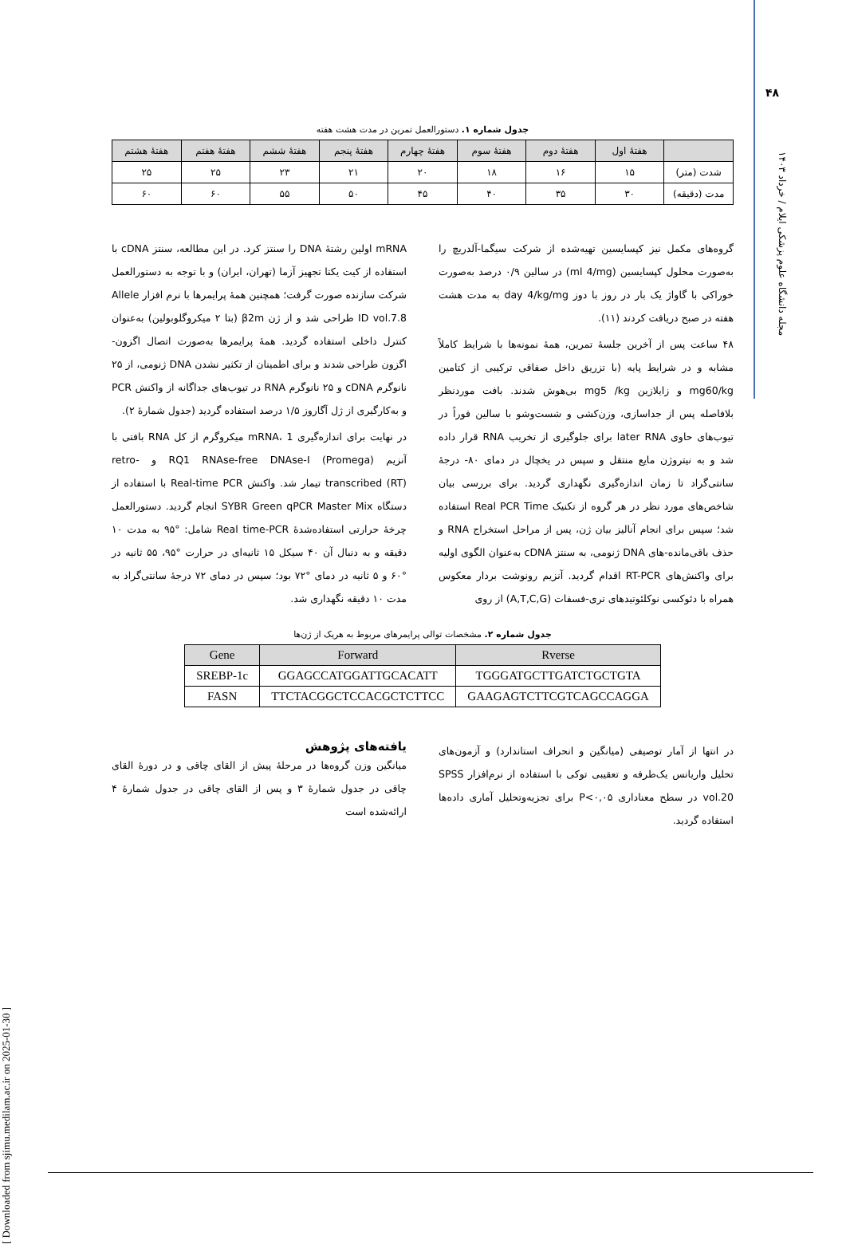۴۸
مجله دانشگاه علوم پزشکی ایلام / خرداد ۱۴۰۳
[ Downloaded from sjimu.medilam.ac.ir on 2025-01-30 ]
جدول شماره ۱. دستورالعمل تمرین در مدت هشت هفته
| | هفتهٔ اول | هفتهٔ دوم | هفتهٔ سوم | هفتهٔ چهارم | هفتهٔ پنجم | هفتهٔ ششم | هفتهٔ هفتم | هفتهٔ هشتم |
| --- | --- | --- | --- | --- | --- | --- | --- | --- |
| شدت (متر) | ۱۵ | ۱۶ | ۱۸ | ۲۰ | ۲۱ | ۲۳ | ۲۵ | ۲۵ |
| مدت (دقیقه) | ۳۰ | ۳۵ | ۴۰ | ۴۵ | ۵۰ | ۵۵ | ۶۰ | ۶۰ |
گروه‌های مکمل نیز کپسایسین تهیه‌شده از شرکت سیگما-آلدریچ را به‌صورت محلول کپسایسین (ml 4/mg) در سالین ۰/۹ درصد به‌صورت خوراکی با گاواژ یک بار در روز با دوز day 4/kg/mg به مدت هشت هفته در صبح دریافت کردند (۱۱).
۴۸ ساعت پس از آخرین جلسهٔ تمرین، همهٔ نمونه‌ها با شرایط کاملاً مشابه و در شرایط پایه (با تزریق داخل صفاقی ترکیبی از کتامین mg60/kg و زایلازین mg5 /kg بی‌هوش شدند. بافت موردنظر بلافاصله پس از جداسازی، وزن‌کشی و شست‌وشو با سالین فوراً در تیوب‌های حاوی later RNA برای جلوگیری از تخریب RNA قرار داده شد و به نیتروژن مایع منتقل و سپس در یخچال در دمای ۸۰- درجهٔ سانتی‌گراد تا زمان اندازه‌گیری نگهداری گردید. برای بررسی بیان شاخص‌های مورد نظر در هر گروه از تکنیک Real PCR Time استفاده شد؛ سپس برای انجام آنالیز بیان ژن، پس از مراحل استخراج RNA و حذف باقی‌مانده-های DNA ژنومی، به سنتز cDNA به‌عنوان الگوی اولیه برای واکنش‌های RT-PCR اقدام گردید. آنزیم رونوشت بردار معکوس همراه با دئوکسی نوکلئوتیدهای تری-فسفات (A,T,C,G) از روی
mRNA اولین رشتهٔ DNA را سنتز کرد. در این مطالعه، سنتز cDNA با استفاده از کیت یکتا تجهیز آزما (تهران، ایران) و با توجه به دستورالعمل شرکت سازنده صورت گرفت؛ همچنین همهٔ پرایمرها با نرم افزار Allele ID vol.7.8 طراحی شد و از ژن β2m (بتا ۲ میکروگلوبولین) به‌عنوان کنترل داخلی استفاده گردید. همهٔ پرایمرها به‌صورت اتصال اگزون-اگزون طراحی شدند و برای اطمینان از تکثیر نشدن DNA ژنومی، از ۲۵ نانوگرم cDNA و ۲۵ نانوگرم RNA در تیوب‌های جداگانه از واکنش PCR و به‌کارگیری از ژل آگاروز ۱/۵ درصد استفاده گردید (جدول شمارهٔ ۲).
در نهایت برای اندازه‌گیری mRNA، 1 میکروگرم از کل RNA بافتی با آنزیم RQ1 RNAse-free DNAse-I (Promega) و retro-transcribed (RT) تیمار شد. واکنش Real-time PCR با استفاده از دستگاه SYBR Green qPCR Master Mix انجام گردید. دستورالعمل چرخهٔ حرارتی استفاده‌شدهٔ Real time-PCR شامل: °۹۵ به مدت ۱۰ دقیقه و به دنبال آن ۴۰ سیکل ۱۵ ثانیه‌ای در حرارت °۹۵، ۵۵ ثانیه در °۶۰ و ۵ ثانیه در دمای °۷۲ بود؛ سپس در دمای ۷۲ درجهٔ سانتی‌گراد به مدت ۱۰ دقیقه نگهداری شد.
جدول شماره ۲. مشخصات توالی پرایمرهای مربوط به هریک از ژن‌ها
| Gene | Forward | Rverse |
| --- | --- | --- |
| SREBP-1c | GGAGCCATGGATTGCACATT | TGGGATGCTTGATCTGCTGTA |
| FASN | TTCTACGGCTCCACGCTCTTCC | GAAGAGTCTTCGTCAGCCAGGA |
در انتها از آمار توصیفی (میانگین و انحراف استاندارد) و آزمون‌های تحلیل واریانس یک‌طرفه و تعقیبی توکی با استفاده از نرم‌افزار SPSS vol.20 در سطح معناداری P<۰,۰۵ برای تجزیه‌وتحلیل آماری داده‌ها استفاده گردید.
یافته‌های پژوهش
میانگین وزن گروه‌ها در مرحلهٔ پیش از القای چاقی و در دورهٔ القای چاقی در جدول شمارهٔ ۳ و پس از القای چاقی در جدول شمارهٔ ۴ ارائه‌شده است